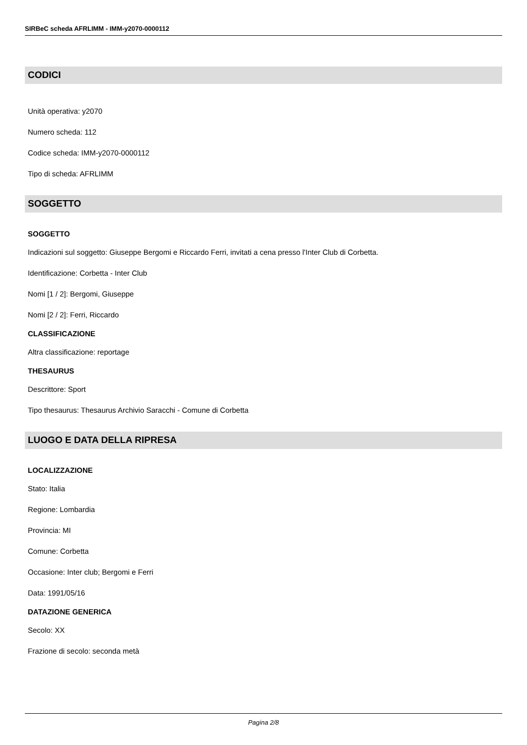SIRBeC scheda AFRLIMM - IMM-y2070-0000112
CODICI
Unità operativa: y2070
Numero scheda: 112
Codice scheda: IMM-y2070-0000112
Tipo di scheda: AFRLIMM
SOGGETTO
SOGGETTO
Indicazioni sul soggetto: Giuseppe Bergomi e Riccardo Ferri, invitati a cena presso l'Inter Club di Corbetta.
Identificazione: Corbetta - Inter Club
Nomi [1 / 2]: Bergomi, Giuseppe
Nomi [2 / 2]: Ferri, Riccardo
CLASSIFICAZIONE
Altra classificazione: reportage
THESAURUS
Descrittore: Sport
Tipo thesaurus: Thesaurus Archivio Saracchi - Comune di Corbetta
LUOGO E DATA DELLA RIPRESA
LOCALIZZAZIONE
Stato: Italia
Regione: Lombardia
Provincia: MI
Comune: Corbetta
Occasione: Inter club; Bergomi e Ferri
Data: 1991/05/16
DATAZIONE GENERICA
Secolo: XX
Frazione di secolo: seconda metà
Pagina 2/8